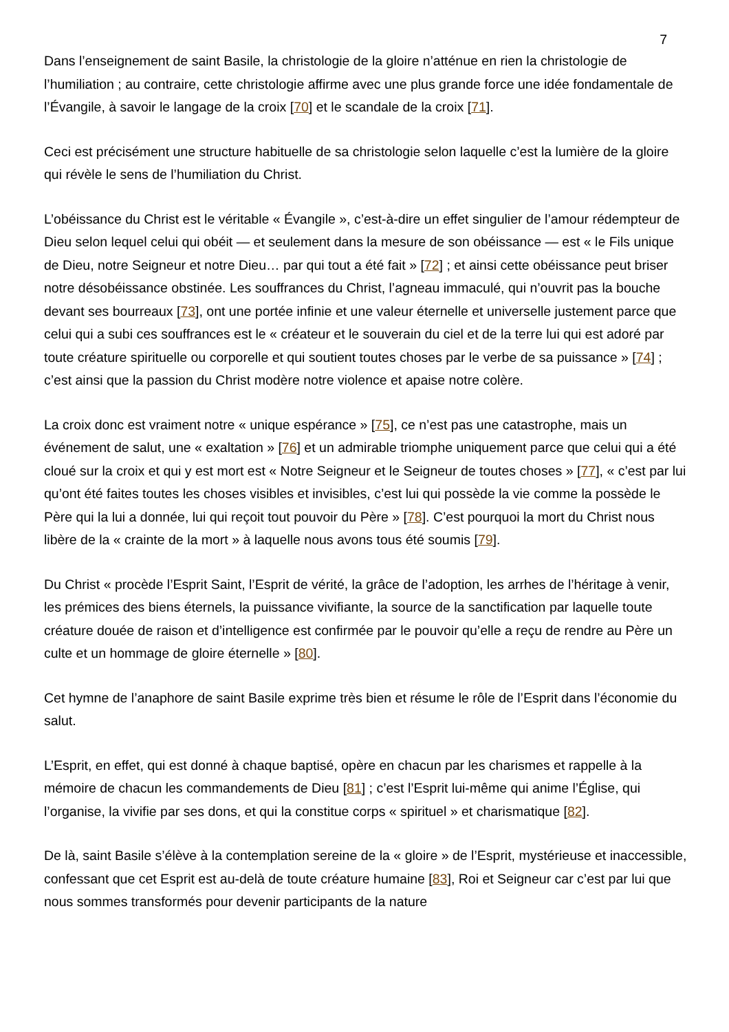7
Dans l’enseignement de saint Basile, la christologie de la gloire n’atténue en rien la christologie de l’humiliation ; au contraire, cette christologie affirme avec une plus grande force une idée fondamentale de l’Évangile, à savoir le langage de la croix [70] et le scandale de la croix [71].
Ceci est précisément une structure habituelle de sa christologie selon laquelle c’est la lumière de la gloire qui révèle le sens de l’humiliation du Christ.
L’obéissance du Christ est le véritable « Évangile », c’est-à-dire un effet singulier de l’amour rédempteur de Dieu selon lequel celui qui obéit — et seulement dans la mesure de son obéissance — est « le Fils unique de Dieu, notre Seigneur et notre Dieu… par qui tout a été fait » [72] ; et ainsi cette obéissance peut briser notre désobéissance obstinée. Les souffrances du Christ, l’agneau immaculé, qui n’ouvrit pas la bouche devant ses bourreaux [73], ont une portée infinie et une valeur éternelle et universelle justement parce que celui qui a subi ces souffrances est le « créateur et le souverain du ciel et de la terre lui qui est adoré par toute créature spirituelle ou corporelle et qui soutient toutes choses par le verbe de sa puissance » [74] ; c’est ainsi que la passion du Christ modère notre violence et apaise notre colère.
La croix donc est vraiment notre « unique espérance » [75], ce n’est pas une catastrophe, mais un événement de salut, une « exaltation » [76] et un admirable triomphe uniquement parce que celui qui a été cloué sur la croix et qui y est mort est « Notre Seigneur et le Seigneur de toutes choses » [77], « c’est par lui qu’ont été faites toutes les choses visibles et invisibles, c’est lui qui possède la vie comme la possède le Père qui la lui a donnée, lui qui reçoit tout pouvoir du Père » [78]. C’est pourquoi la mort du Christ nous libère de la « crainte de la mort » à laquelle nous avons tous été soumis [79].
Du Christ « procède l’Esprit Saint, l’Esprit de vérité, la grâce de l’adoption, les arrhes de l’héritage à venir, les prémices des biens éternels, la puissance vivifiante, la source de la sanctification par laquelle toute créature douée de raison et d’intelligence est confirmée par le pouvoir qu’elle a reçu de rendre au Père un culte et un hommage de gloire éternelle » [80].
Cet hymne de l’anaphore de saint Basile exprime très bien et résume le rôle de l’Esprit dans l’économie du salut.
L’Esprit, en effet, qui est donné à chaque baptisé, opère en chacun par les charismes et rappelle à la mémoire de chacun les commandements de Dieu [81] ; c’est l’Esprit lui-même qui anime l’Église, qui l’organise, la vivifie par ses dons, et qui la constitue corps « spirituel » et charismatique [82].
De là, saint Basile s’élève à la contemplation sereine de la « gloire » de l’Esprit, mystérieuse et inaccessible, confessant que cet Esprit est au-delà de toute créature humaine [83], Roi et Seigneur car c’est par lui que nous sommes transformés pour devenir participants de la nature